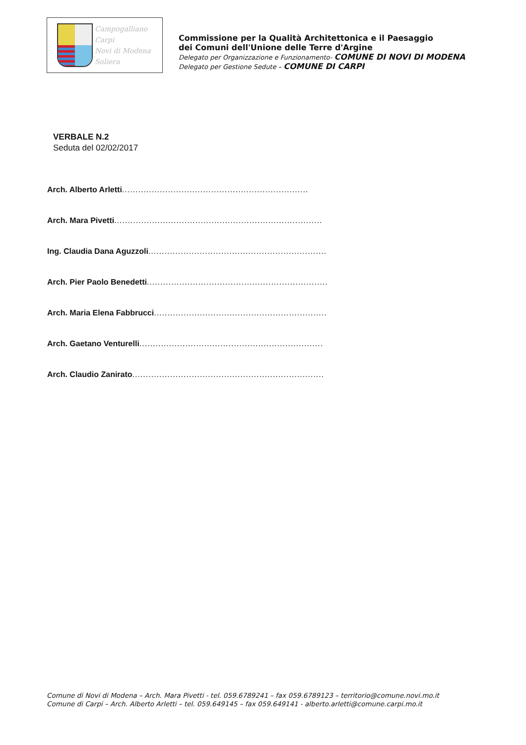Campogalliano
Carpi
Novi di Modena
Soliera
Commissione per la Qualità Architettonica e il Paesaggio
dei Comuni dell'Unione delle Terre d'Argine
Delegato per Organizzazione e Funzionamento- COMUNE DI NOVI DI MODENA
Delegato per Gestione Sedute – COMUNE DI CARPI
VERBALE N.2
Seduta del 02/02/2017
Arch. Alberto Arletti.....................................................................
Arch. Mara Pivetti .............................................................................
Ing. Claudia Dana Aguzzoli..................................................................
Arch. Pier Paolo Benedetti...................................................................
Arch. Maria Elena Fabbrucci................................................................
Arch. Gaetano Venturelli....................................................................
Arch. Claudio Zanirato.......................................................................
Comune di Novi di Modena – Arch. Mara Pivetti - tel. 059.6789241 – fax 059.6789123 – territorio@comune.novi.mo.it
Comune di Carpi – Arch. Alberto Arletti – tel. 059.649145 – fax 059.649141 - alberto.arletti@comune.carpi.mo.it